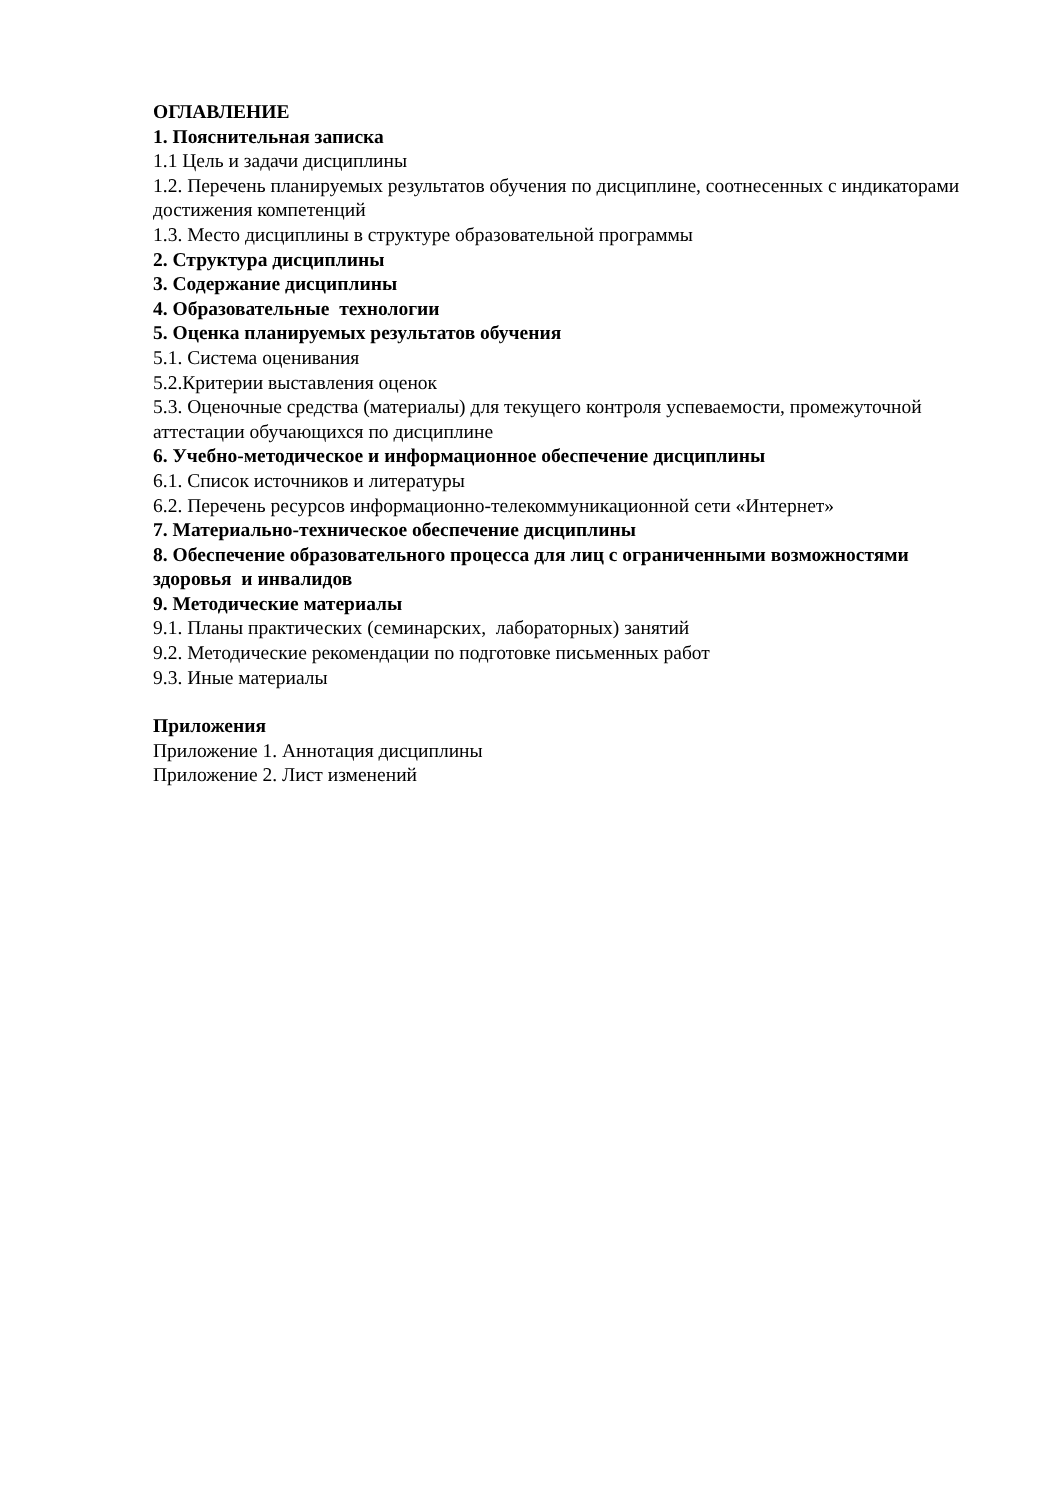ОГЛАВЛЕНИЕ
1. Пояснительная записка
1.1 Цель и задачи дисциплины
1.2. Перечень планируемых результатов обучения по дисциплине, соотнесенных с индикаторами достижения компетенций
1.3. Место дисциплины в структуре образовательной программы
2. Структура дисциплины
3. Содержание дисциплины
4. Образовательные технологии
5. Оценка планируемых результатов обучения
5.1. Система оценивания
5.2.Критерии выставления оценок
5.3. Оценочные средства (материалы) для текущего контроля успеваемости, промежуточной аттестации обучающихся по дисциплине
6. Учебно-методическое и информационное обеспечение дисциплины
6.1. Список источников и литературы
6.2. Перечень ресурсов информационно-телекоммуникационной сети «Интернет»
7. Материально-техническое обеспечение дисциплины
8. Обеспечение образовательного процесса для лиц с ограниченными возможностями здоровья и инвалидов
9. Методические материалы
9.1. Планы практических (семинарских, лабораторных) занятий
9.2. Методические рекомендации по подготовке письменных работ
9.3. Иные материалы
Приложения
Приложение 1. Аннотация дисциплины
Приложение 2. Лист изменений